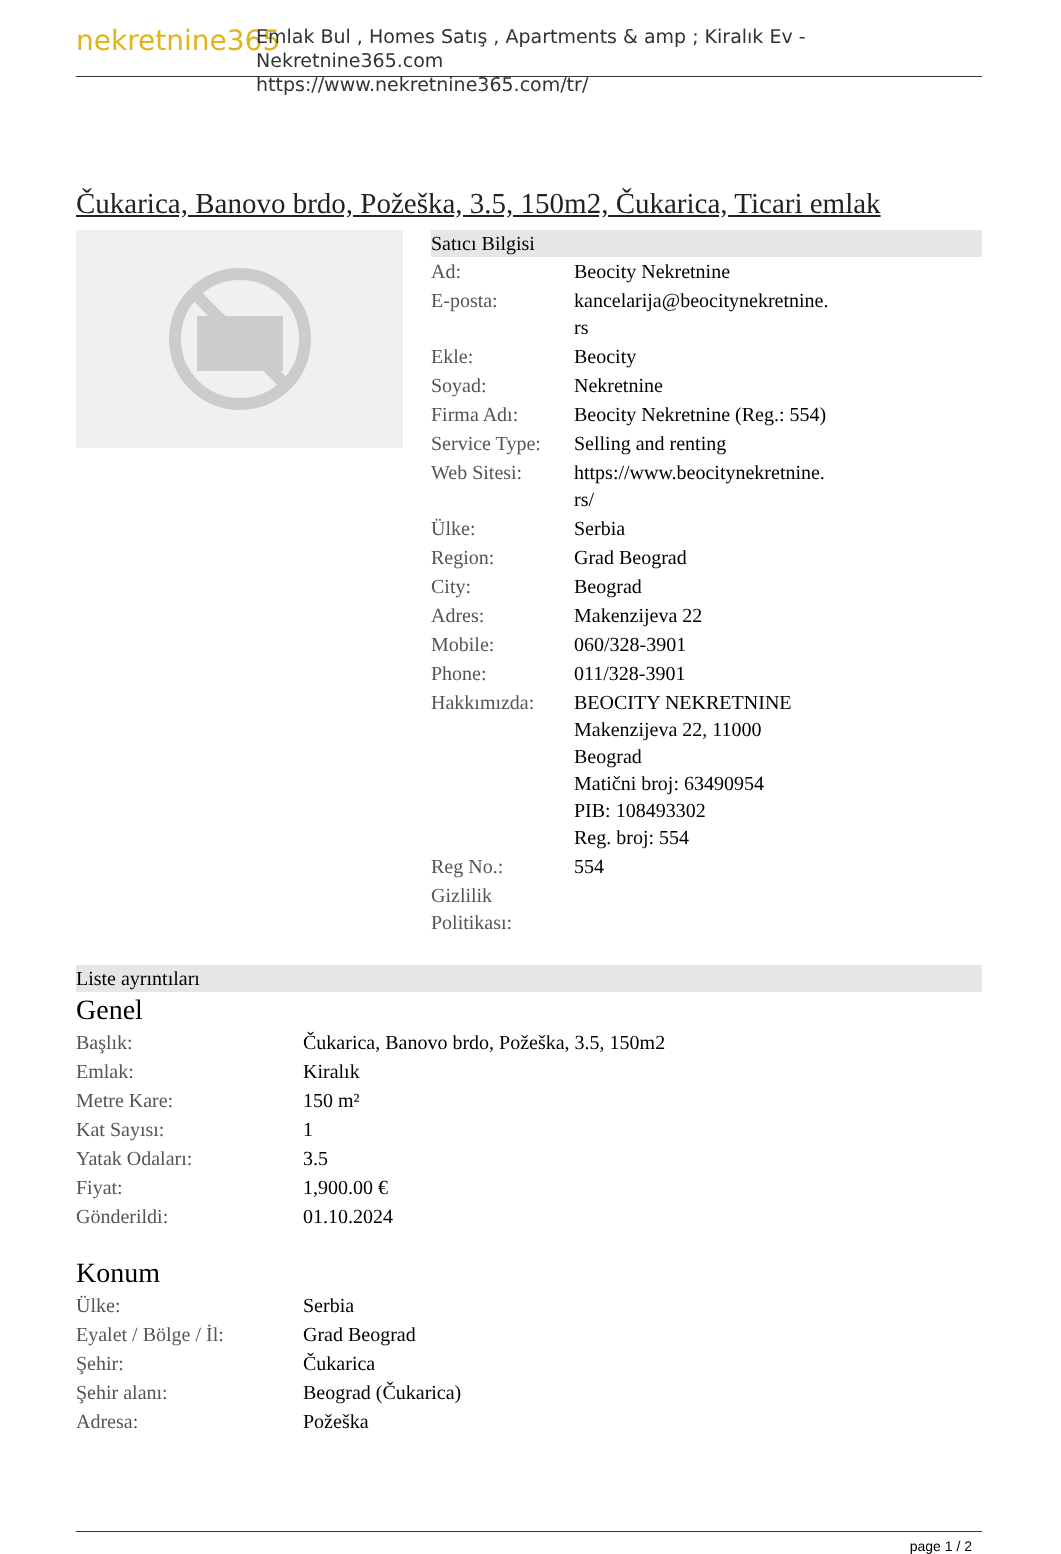nekretnine365
Emlak Bul , Homes Satış , Apartments & amp ; Kiralık Ev - Nekretnine365.com
https://www.nekretnine365.com/tr/
Čukarica, Banovo brdo, Požeška, 3.5, 150m2, Čukarica, Ticari emlak
Satıcı Bilgisi
| Ad: | Beocity Nekretnine |
| E-posta: | kancelarija@beocitynekretnine. rs |
| Ekle: | Beocity |
| Soyad: | Nekretnine |
| Firma Adı: | Beocity Nekretnine (Reg.: 554) |
| Service Type: | Selling and renting |
| Web Sitesi: | https://www.beocitynekretnine. rs/ |
| Ülke: | Serbia |
| Region: | Grad Beograd |
| City: | Beograd |
| Adres: | Makenzijeva 22 |
| Mobile: | 060/328-3901 |
| Phone: | 011/328-3901 |
| Hakkımızda: | BEOCITY NEKRETNINE Makenzijeva 22, 11000 Beograd Matični broj: 63490954 PIB: 108493302 Reg. broj: 554 |
| Reg No.: | 554 |
| Gizlilik Politikası: | |
Liste ayrıntıları
Genel
| Başlık: | Čukarica, Banovo brdo, Požeška, 3.5, 150m2 |
| Emlak: | Kiralık |
| Metre Kare: | 150 m² |
| Kat Sayısı: | 1 |
| Yatak Odaları: | 3.5 |
| Fiyat: | 1,900.00 € |
| Gönderildi: | 01.10.2024 |
Konum
| Ülke: | Serbia |
| Eyalet / Bölge / İl: | Grad Beograd |
| Şehir: | Čukarica |
| Şehir alanı: | Beograd (Čukarica) |
| Adresa: | Požeška |
page 1 / 2